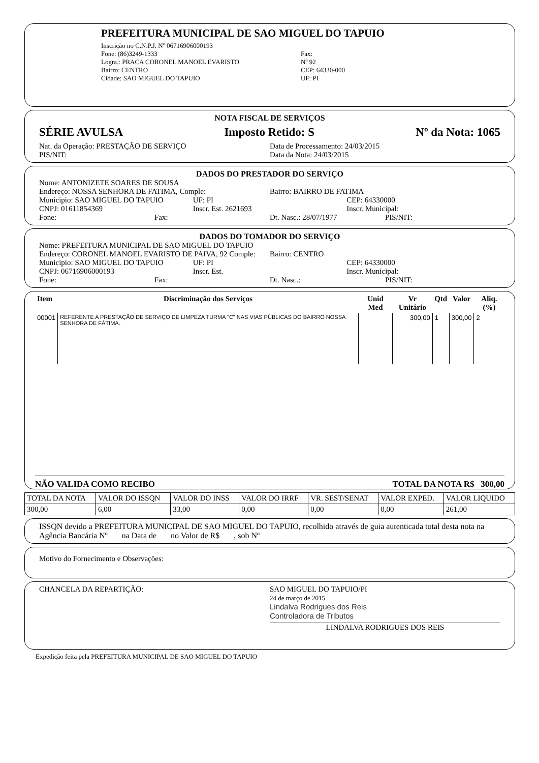PREFEITURA MUNICIPAL DE SAO MIGUEL DO TAPUIO
Inscrição no C.N.P.J. Nº 06716906000193
Fone: (86)3249-1333 Fax:
Logra.: PRACA CORONEL MANOEL EVARISTO
Nº 92
Bairro: CENTRO CEP: 64330-000
Cidade: SAO MIGUEL DO TAPUIO UF: PI
NOTA FISCAL DE SERVIÇOS
SÉRIE AVULSA Imposto Retido: S Nº da Nota: 1065
Nat. da Operação: PRESTAÇÃO DE SERVIÇO
Data de Processamento: 24/03/2015
PIS/NIT: Data da Nota: 24/03/2015
DADOS DO PRESTADOR DO SERVIÇO
Nome: ANTONIZETE SOARES DE SOUSA
Endereço: NOSSA SENHORA DE FATIMA, Comple:
Bairro: BAIRRO DE FATIMA
Municipio: SAO MIGUEL DO TAPUIO
UF: PI CEP: 64330000
CNPJ: 01611854369 Inscr. Est. 2621693 Inscr. Municipal:
Fone: Fax: Dt. Nasc.: 28/07/1977 PIS/NIT:
DADOS DO TOMADOR DO SERVIÇO
Nome: PREFEITURA MUNICIPAL DE SAO MIGUEL DO TAPUIO
Endereço: CORONEL MANOEL EVARISTO DE PAIVA, 92 Comple:
Bairro: CENTRO
Municipio: SAO MIGUEL DO TAPUIO
UF: PI CEP: 64330000
CNPJ: 06716906000193 Inscr. Est. Inscr. Municipal:
Fone: Fax: Dt. Nasc.: PIS/NIT:
| Item | Discriminação dos Serviços | Unid Med | Vr Unitário | Qtd | Valor | Aliq.(%) |
| --- | --- | --- | --- | --- | --- | --- |
| 00001 | REFERENTE A PRESTAÇÃO DE SERVIÇO DE LIMPEZA TURMA "C" NAS VIAS PÚBLICAS DO BAIRRO NOSSA SENHORA DE FÁTIMA. | | 300,00 | 1 | 300,00 | 2 |
NÃO VALIDA COMO RECIBO TOTAL DA NOTA R$ 300,00
| TOTAL DA NOTA | VALOR DO ISSQN | VALOR DO INSS | VALOR DO IRRF | VR. SEST/SENAT | VALOR EXPED. | VALOR LIQUIDO |
| 300,00 | 6,00 | 33,00 | 0,00 | 0,00 | 0,00 | 261,00 |
ISSQN devido a PREFEITURA MUNICIPAL DE SAO MIGUEL DO TAPUIO, recolhido através de guia autenticada total desta nota na Agência Bancária Nº na Data de no Valor de R$ , sob Nº
Motivo do Fornecimento e Observações:
CHANCELA DA REPARTIÇÃO: SAO MIGUEL DO TAPUIO/PI
24 de março de 2015
Lindalva Rodrigues dos Reis
Controladora de Tributos
LINDALVA RODRIGUES DOS REIS
Expedição feita pela PREFEITURA MUNICIPAL DE SAO MIGUEL DO TAPUIO